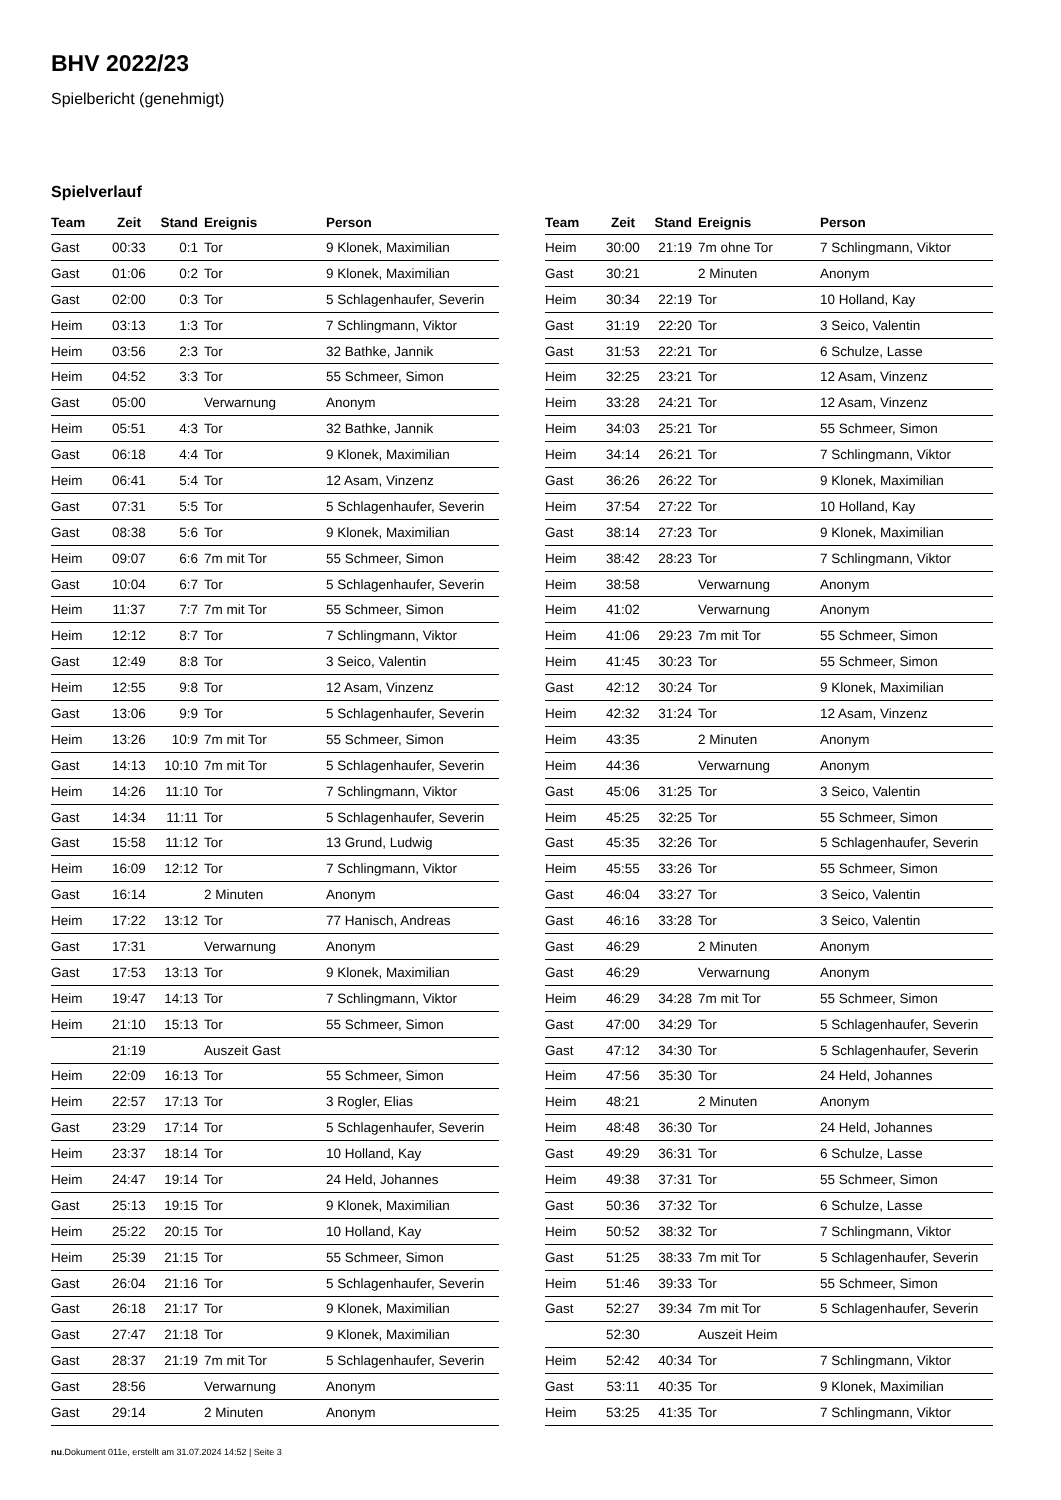BHV 2022/23
Spielbericht (genehmigt)
Spielverlauf
| Team | Zeit | Stand | Ereignis | Person |
| --- | --- | --- | --- | --- |
| Gast | 00:33 | 0:1 | Tor | 9 Klonek, Maximilian |
| Gast | 01:06 | 0:2 | Tor | 9 Klonek, Maximilian |
| Gast | 02:00 | 0:3 | Tor | 5 Schlagenhaufer, Severin |
| Heim | 03:13 | 1:3 | Tor | 7 Schlingmann, Viktor |
| Heim | 03:56 | 2:3 | Tor | 32 Bathke, Jannik |
| Heim | 04:52 | 3:3 | Tor | 55 Schmeer, Simon |
| Gast | 05:00 | | Verwarnung | Anonym |
| Heim | 05:51 | 4:3 | Tor | 32 Bathke, Jannik |
| Gast | 06:18 | 4:4 | Tor | 9 Klonek, Maximilian |
| Heim | 06:41 | 5:4 | Tor | 12 Asam, Vinzenz |
| Gast | 07:31 | 5:5 | Tor | 5 Schlagenhaufer, Severin |
| Gast | 08:38 | 5:6 | Tor | 9 Klonek, Maximilian |
| Heim | 09:07 | 6:6 | 7m mit Tor | 55 Schmeer, Simon |
| Gast | 10:04 | 6:7 | Tor | 5 Schlagenhaufer, Severin |
| Heim | 11:37 | 7:7 | 7m mit Tor | 55 Schmeer, Simon |
| Heim | 12:12 | 8:7 | Tor | 7 Schlingmann, Viktor |
| Gast | 12:49 | 8:8 | Tor | 3 Seico, Valentin |
| Heim | 12:55 | 9:8 | Tor | 12 Asam, Vinzenz |
| Gast | 13:06 | 9:9 | Tor | 5 Schlagenhaufer, Severin |
| Heim | 13:26 | 10:9 | 7m mit Tor | 55 Schmeer, Simon |
| Gast | 14:13 | 10:10 | 7m mit Tor | 5 Schlagenhaufer, Severin |
| Heim | 14:26 | 11:10 | Tor | 7 Schlingmann, Viktor |
| Gast | 14:34 | 11:11 | Tor | 5 Schlagenhaufer, Severin |
| Gast | 15:58 | 11:12 | Tor | 13 Grund, Ludwig |
| Heim | 16:09 | 12:12 | Tor | 7 Schlingmann, Viktor |
| Gast | 16:14 | | 2 Minuten | Anonym |
| Heim | 17:22 | 13:12 | Tor | 77 Hanisch, Andreas |
| Gast | 17:31 | | Verwarnung | Anonym |
| Gast | 17:53 | 13:13 | Tor | 9 Klonek, Maximilian |
| Heim | 19:47 | 14:13 | Tor | 7 Schlingmann, Viktor |
| Heim | 21:10 | 15:13 | Tor | 55 Schmeer, Simon |
| | 21:19 | | Auszeit Gast | |
| Heim | 22:09 | 16:13 | Tor | 55 Schmeer, Simon |
| Heim | 22:57 | 17:13 | Tor | 3 Rogler, Elias |
| Gast | 23:29 | 17:14 | Tor | 5 Schlagenhaufer, Severin |
| Heim | 23:37 | 18:14 | Tor | 10 Holland, Kay |
| Heim | 24:47 | 19:14 | Tor | 24 Held, Johannes |
| Gast | 25:13 | 19:15 | Tor | 9 Klonek, Maximilian |
| Heim | 25:22 | 20:15 | Tor | 10 Holland, Kay |
| Heim | 25:39 | 21:15 | Tor | 55 Schmeer, Simon |
| Gast | 26:04 | 21:16 | Tor | 5 Schlagenhaufer, Severin |
| Gast | 26:18 | 21:17 | Tor | 9 Klonek, Maximilian |
| Gast | 27:47 | 21:18 | Tor | 9 Klonek, Maximilian |
| Gast | 28:37 | 21:19 | 7m mit Tor | 5 Schlagenhaufer, Severin |
| Gast | 28:56 | | Verwarnung | Anonym |
| Gast | 29:14 | | 2 Minuten | Anonym |
| Team | Zeit | Stand | Ereignis | Person |
| --- | --- | --- | --- | --- |
| Heim | 30:00 | 21:19 | 7m ohne Tor | 7 Schlingmann, Viktor |
| Gast | 30:21 | | 2 Minuten | Anonym |
| Heim | 30:34 | 22:19 | Tor | 10 Holland, Kay |
| Gast | 31:19 | 22:20 | Tor | 3 Seico, Valentin |
| Gast | 31:53 | 22:21 | Tor | 6 Schulze, Lasse |
| Heim | 32:25 | 23:21 | Tor | 12 Asam, Vinzenz |
| Heim | 33:28 | 24:21 | Tor | 12 Asam, Vinzenz |
| Heim | 34:03 | 25:21 | Tor | 55 Schmeer, Simon |
| Heim | 34:14 | 26:21 | Tor | 7 Schlingmann, Viktor |
| Gast | 36:26 | 26:22 | Tor | 9 Klonek, Maximilian |
| Heim | 37:54 | 27:22 | Tor | 10 Holland, Kay |
| Gast | 38:14 | 27:23 | Tor | 9 Klonek, Maximilian |
| Heim | 38:42 | 28:23 | Tor | 7 Schlingmann, Viktor |
| Heim | 38:58 | | Verwarnung | Anonym |
| Heim | 41:02 | | Verwarnung | Anonym |
| Heim | 41:06 | 29:23 | 7m mit Tor | 55 Schmeer, Simon |
| Heim | 41:45 | 30:23 | Tor | 55 Schmeer, Simon |
| Gast | 42:12 | 30:24 | Tor | 9 Klonek, Maximilian |
| Heim | 42:32 | 31:24 | Tor | 12 Asam, Vinzenz |
| Heim | 43:35 | | 2 Minuten | Anonym |
| Heim | 44:36 | | Verwarnung | Anonym |
| Gast | 45:06 | 31:25 | Tor | 3 Seico, Valentin |
| Heim | 45:25 | 32:25 | Tor | 55 Schmeer, Simon |
| Gast | 45:35 | 32:26 | Tor | 5 Schlagenhaufer, Severin |
| Heim | 45:55 | 33:26 | Tor | 55 Schmeer, Simon |
| Gast | 46:04 | 33:27 | Tor | 3 Seico, Valentin |
| Gast | 46:16 | 33:28 | Tor | 3 Seico, Valentin |
| Gast | 46:29 | | 2 Minuten | Anonym |
| Gast | 46:29 | | Verwarnung | Anonym |
| Heim | 46:29 | 34:28 | 7m mit Tor | 55 Schmeer, Simon |
| Gast | 47:00 | 34:29 | Tor | 5 Schlagenhaufer, Severin |
| Gast | 47:12 | 34:30 | Tor | 5 Schlagenhaufer, Severin |
| Heim | 47:56 | 35:30 | Tor | 24 Held, Johannes |
| Heim | 48:21 | | 2 Minuten | Anonym |
| Heim | 48:48 | 36:30 | Tor | 24 Held, Johannes |
| Gast | 49:29 | 36:31 | Tor | 6 Schulze, Lasse |
| Heim | 49:38 | 37:31 | Tor | 55 Schmeer, Simon |
| Gast | 50:36 | 37:32 | Tor | 6 Schulze, Lasse |
| Heim | 50:52 | 38:32 | Tor | 7 Schlingmann, Viktor |
| Gast | 51:25 | 38:33 | 7m mit Tor | 5 Schlagenhaufer, Severin |
| Heim | 51:46 | 39:33 | Tor | 55 Schmeer, Simon |
| Gast | 52:27 | 39:34 | 7m mit Tor | 5 Schlagenhaufer, Severin |
| | 52:30 | | Auszeit Heim | |
| Heim | 52:42 | 40:34 | Tor | 7 Schlingmann, Viktor |
| Gast | 53:11 | 40:35 | Tor | 9 Klonek, Maximilian |
| Heim | 53:25 | 41:35 | Tor | 7 Schlingmann, Viktor |
nu.Dokument 011e, erstellt am 31.07.2024 14:52 | Seite 3